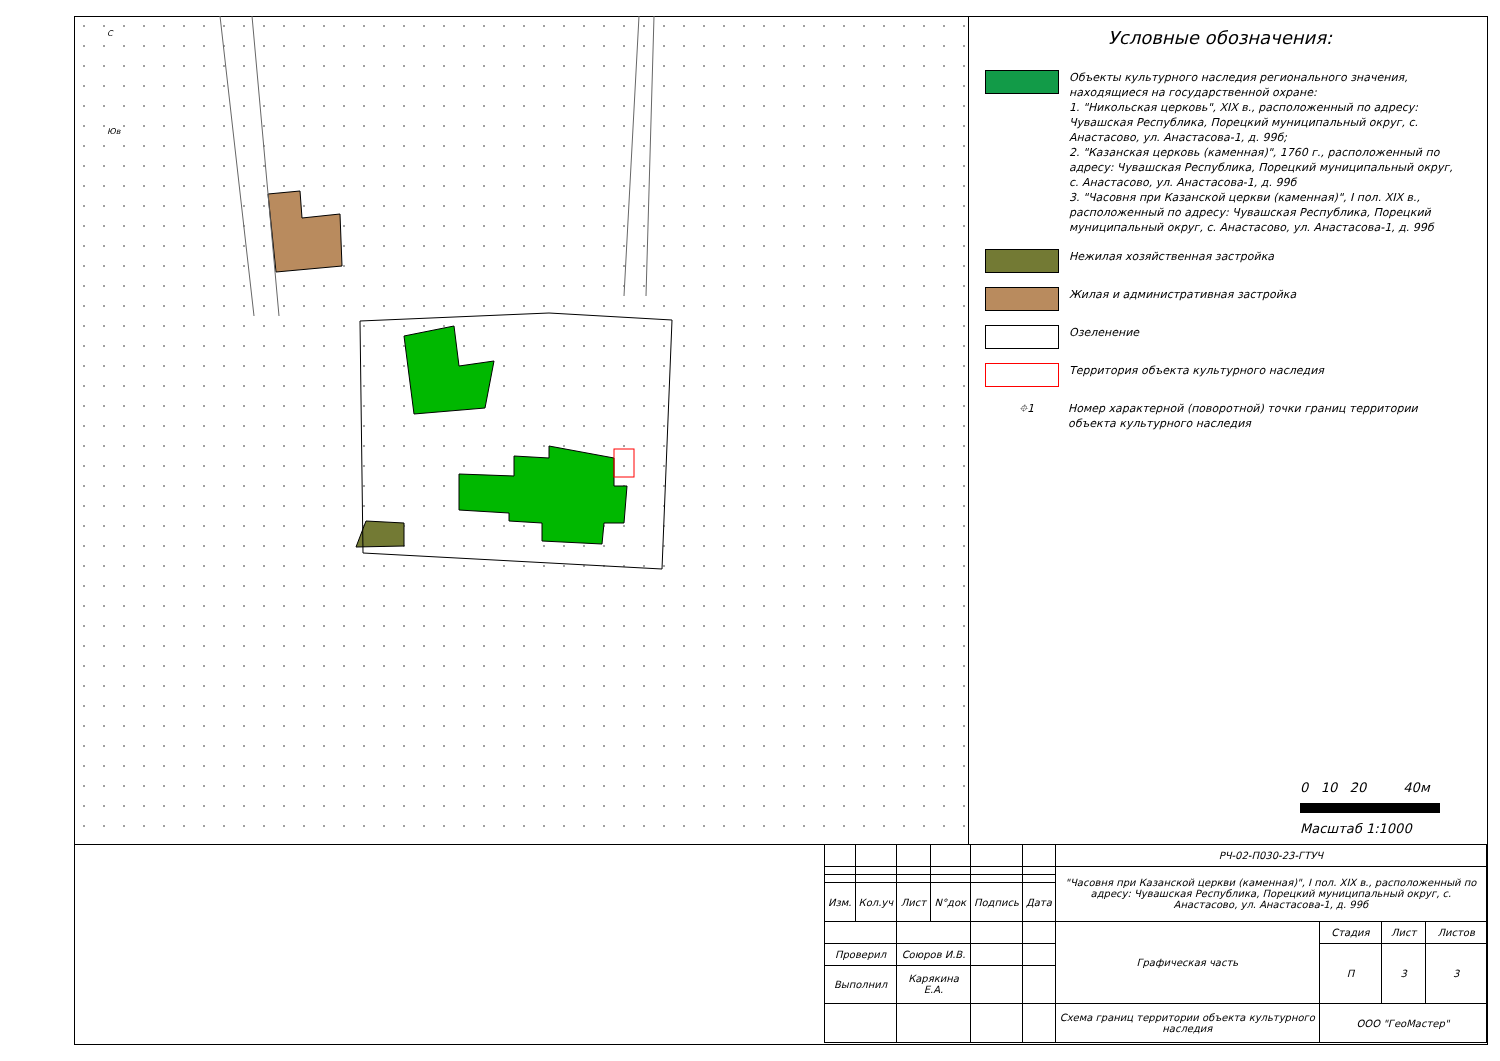С
Юв
Условные обозначения:
Объекты культурного наследия регионального значения, находящиеся на государственной охране:
1. "Никольская церковь", XIX в., расположенный по адресу: Чувашская Республика, Порецкий муниципальный округ, с. Анастасово, ул. Анастасова-1, д. 99б;
2. "Казанская церковь (каменная)", 1760 г., расположенный по адресу: Чувашская Республика, Порецкий муниципальный округ, с. Анастасово, ул. Анастасова-1, д. 99б
3. "Часовня при Казанской церкви (каменная)", I пол. XIX в., расположенный по адресу: Чувашская Республика, Порецкий муниципальный округ, с. Анастасово, ул. Анастасова-1, д. 99б
Нежилая хозяйственная застройка
Жилая и административная застройка
Озеленение
Территория объекта культурного наследия
⌖1 Номер характерной (поворотной) точки границ территории объекта культурного наследия
0 10 20 40м
Масштаб 1:1000
| | | | | | | РЧ-02-П030-23-ГТУЧ | | | |
| | | | | | | "Часовня при Казанской церкви (каменная)", I пол. XIX в., расположенный по адресу: Чувашская Республика, Порецкий муниципальный округ, с. Анастасово, ул. Анастасова-1, д. 99б | | | |
| Изм. | Кол.уч | Лист | N°док | Подпись | Дата | | | | |
| | | | | | | Графическая часть | Стадия | Лист | Листов |
| Проверил | | Союров И.В. | | | | | П | 3 | 3 |
| Выполнил | | Карякина Е.А. | | | | | | | |
| | | | | | | Схема границ территории объекта культурного наследия | ООО "ГеоМастер" | | |